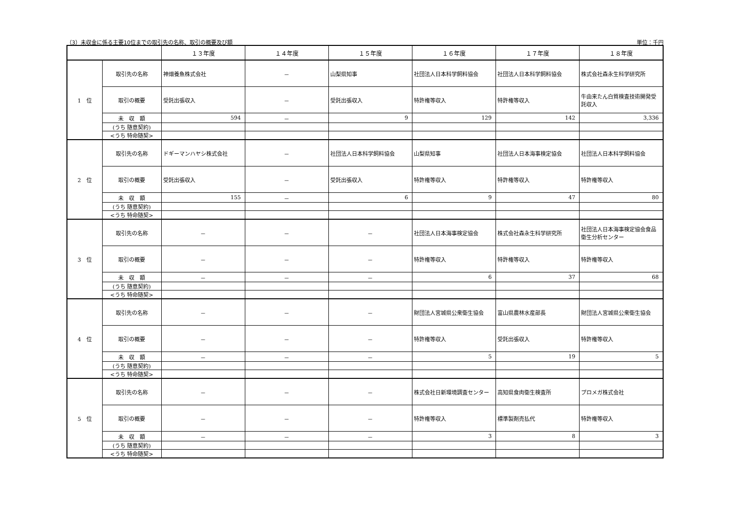（3）未収金に係る主要10位までの取引先の名称、取引の概要及び額 単位：千円
| | | １３年度 | １４年度 | １５年度 | １６年度 | １７年度 | １８年度 |
| --- | --- | --- | --- | --- | --- | --- | --- |
| 1 位 | 取引先の名称 | 神畑養魚株式会社 | － | 山梨県知事 | 社団法人日本科学飼料協会 | 社団法人日本科学飼料協会 | 株式会社森永生科学研究所 |
| | 取引の概要 | 受託出張収入 | － | 受託出張収入 | 特許権等収入 | 特許権等収入 | 牛由来たん白質検査技術開発受託収入 |
| | 未 収 額 | 594 | － | 9 | 129 | 142 | 3,336 |
| | (うち 随意契約) | | | | | | |
| | <うち 特命随契> | | | | | | |
| 2 位 | 取引先の名称 | ドギーマンハヤシ株式会社 | － | 社団法人日本科学飼料協会 | 山梨県知事 | 社団法人日本海事検定協会 | 社団法人日本科学飼料協会 |
| | 取引の概要 | 受託出張収入 | － | 受託出張収入 | 特許権等収入 | 特許権等収入 | 特許権等収入 |
| | 未 収 額 | 155 | － | 6 | 9 | 47 | 80 |
| | (うち 随意契約) | | | | | | |
| | <うち 特命随契> | | | | | | |
| 3 位 | 取引先の名称 | － | － | － | 社団法人日本海事検定協会 | 株式会社森永生科学研究所 | 社団法人日本海事検定協会食品衛生分析センター |
| | 取引の概要 | － | － | － | 特許権等収入 | 特許権等収入 | 特許権等収入 |
| | 未 収 額 | － | － | － | 6 | 37 | 68 |
| | (うち 随意契約) | | | | | | |
| | <うち 特命随契> | | | | | | |
| 4 位 | 取引先の名称 | － | － | － | 財団法人宮城県公衆衛生協会 | 富山県農林水産部長 | 財団法人宮城県公衆衛生協会 |
| | 取引の概要 | － | － | － | 特許権等収入 | 受託出張収入 | 特許権等収入 |
| | 未 収 額 | － | － | － | 5 | 19 | 5 |
| | (うち 随意契約) | | | | | | |
| | <うち 特命随契> | | | | | | |
| 5 位 | 取引先の名称 | － | － | － | 株式会社日新環境調査センター | 高知県食肉衛生検査所 | プロメガ株式会社 |
| | 取引の概要 | － | － | － | 特許権等収入 | 標準製剤売払代 | 特許権等収入 |
| | 未 収 額 | － | － | － | 3 | 8 | 3 |
| | (うち 随意契約) | | | | | | |
| | <うち 特命随契> | | | | | | |